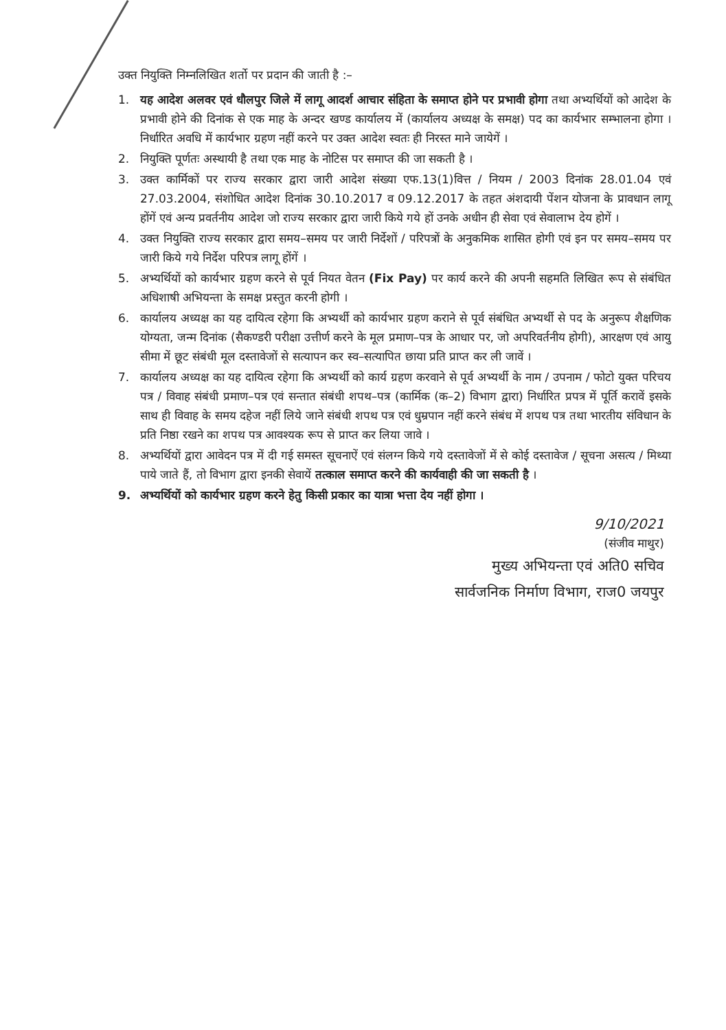उक्त नियुक्ति निम्नलिखित शर्तो पर प्रदान की जाती है :–
1. यह आदेश अलवर एवं धौलपुर जिले में लागू आदर्श आचार संहिता के समाप्त होने पर प्रभावी होगा तथा अभ्यर्थियों को आदेश के प्रभावी होने की दिनांक से एक माह के अन्दर खण्ड कार्यालय में (कार्यालय अध्यक्ष के समक्ष) पद का कार्यभार सम्भालना होगा । निर्धारित अवधि में कार्यभार ग्रहण नहीं करने पर उक्त आदेश स्वतः ही निरस्त माने जायेगें ।
2. नियुक्ति पूर्णतः अस्थायी है तथा एक माह के नोटिस पर समाप्त की जा सकती है ।
3. उक्त कार्मिकों पर राज्य सरकार द्वारा जारी आदेश संख्या एफ.13(1)वित्त / नियम / 2003 दिनांक 28.01.04 एवं 27.03.2004, संशोधित आदेश दिनांक 30.10.2017 व 09.12.2017 के तहत अंशदायी पेंशन योजना के प्रावधान लागू होंगें एवं अन्य प्रवर्तनीय आदेश जो राज्य सरकार द्वारा जारी किये गये हों उनके अधीन ही सेवा एवं सेवालाभ देय होगें ।
4. उक्त नियुक्ति राज्य सरकार द्वारा समय–समय पर जारी निर्देशों / परिपत्रों के अनुकमिक शासित होगी एवं इन पर समय–समय पर जारी किये गये निर्देश परिपत्र लागू होंगें ।
5. अभ्यर्थियों को कार्यभार ग्रहण करने से पूर्व नियत वेतन (Fix Pay) पर कार्य करने की अपनी सहमति लिखित रूप से संबंधित अधिशाषी अभियन्ता के समक्ष प्रस्तुत करनी होगी ।
6. कार्यालय अध्यक्ष का यह दायित्व रहेगा कि अभ्यर्थी को कार्यभार ग्रहण कराने से पूर्व संबंधित अभ्यर्थी से पद के अनुरूप शैक्षणिक योग्यता, जन्म दिनांक (सैकण्डरी परीक्षा उत्तीर्ण करने के मूल प्रमाण–पत्र के आधार पर, जो अपरिवर्तनीय होगी), आरक्षण एवं आयु सीमा में छूट संबंधी मूल दस्तावेजों से सत्यापन कर स्व–सत्यापित छाया प्रति प्राप्त कर ली जावें ।
7. कार्यालय अध्यक्ष का यह दायित्व रहेगा कि अभ्यर्थी को कार्य ग्रहण करवाने से पूर्व अभ्यर्थी के नाम / उपनाम / फोटो युक्त परिचय पत्र / विवाह संबंधी प्रमाण–पत्र एवं सन्तात संबंधी शपथ–पत्र (कार्मिक (क–2) विभाग द्वारा) निर्धारित प्रपत्र में पूर्ति करावें इसके साथ ही विवाह के समय दहेज नहीं लिये जाने संबंधी शपथ पत्र एवं धुम्रपान नहीं करने संबंध में शपथ पत्र तथा भारतीय संविधान के प्रति निष्ठा रखने का शपथ पत्र आवश्यक रूप से प्राप्त कर लिया जावे ।
8. अभ्यर्थियों द्वारा आवेदन पत्र में दी गई समस्त सूचनाऐं एवं संलग्न किये गये दस्तावेजों में से कोई दस्तावेज / सूचना असत्य / मिथ्या पाये जाते हैं, तो विभाग द्वारा इनकी सेवायें तत्काल समाप्त करने की कार्यवाही की जा सकती है ।
9. अभ्यर्थियों को कार्यभार ग्रहण करने हेतु किसी प्रकार का यात्रा भत्ता देय नहीं होगा ।
9/10/2021
(संजीव माथुर)
मुख्य अभियन्ता एवं अति0 सचिव
सार्वजनिक निर्माण विभाग, राज0 जयपुर